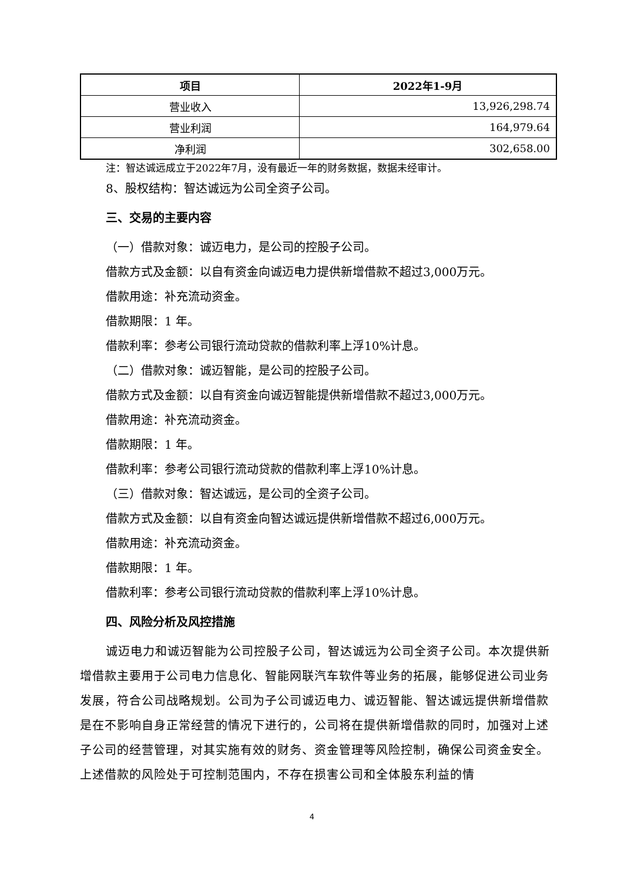| 项目 | 2022年1-9月 |
| --- | --- |
| 营业收入 | 13,926,298.74 |
| 营业利润 | 164,979.64 |
| 净利润 | 302,658.00 |
注：智达诚远成立于2022年7月，没有最近一年的财务数据，数据未经审计。
8、股权结构：智达诚远为公司全资子公司。
三、交易的主要内容
（一）借款对象：诚迈电力，是公司的控股子公司。
借款方式及金额：以自有资金向诚迈电力提供新增借款不超过3,000万元。
借款用途：补充流动资金。
借款期限：1 年。
借款利率：参考公司银行流动贷款的借款利率上浮10%计息。
（二）借款对象：诚迈智能，是公司的控股子公司。
借款方式及金额：以自有资金向诚迈智能提供新增借款不超过3,000万元。
借款用途：补充流动资金。
借款期限：1 年。
借款利率：参考公司银行流动贷款的借款利率上浮10%计息。
（三）借款对象：智达诚远，是公司的全资子公司。
借款方式及金额：以自有资金向智达诚远提供新增借款不超过6,000万元。
借款用途：补充流动资金。
借款期限：1 年。
借款利率：参考公司银行流动贷款的借款利率上浮10%计息。
四、风险分析及风控措施
诚迈电力和诚迈智能为公司控股子公司，智达诚远为公司全资子公司。本次提供新增借款主要用于公司电力信息化、智能网联汽车软件等业务的拓展，能够促进公司业务发展，符合公司战略规划。公司为子公司诚迈电力、诚迈智能、智达诚远提供新增借款是在不影响自身正常经营的情况下进行的，公司将在提供新增借款的同时，加强对上述子公司的经营管理，对其实施有效的财务、资金管理等风险控制，确保公司资金安全。上述借款的风险处于可控制范围内，不存在损害公司和全体股东利益的情
4